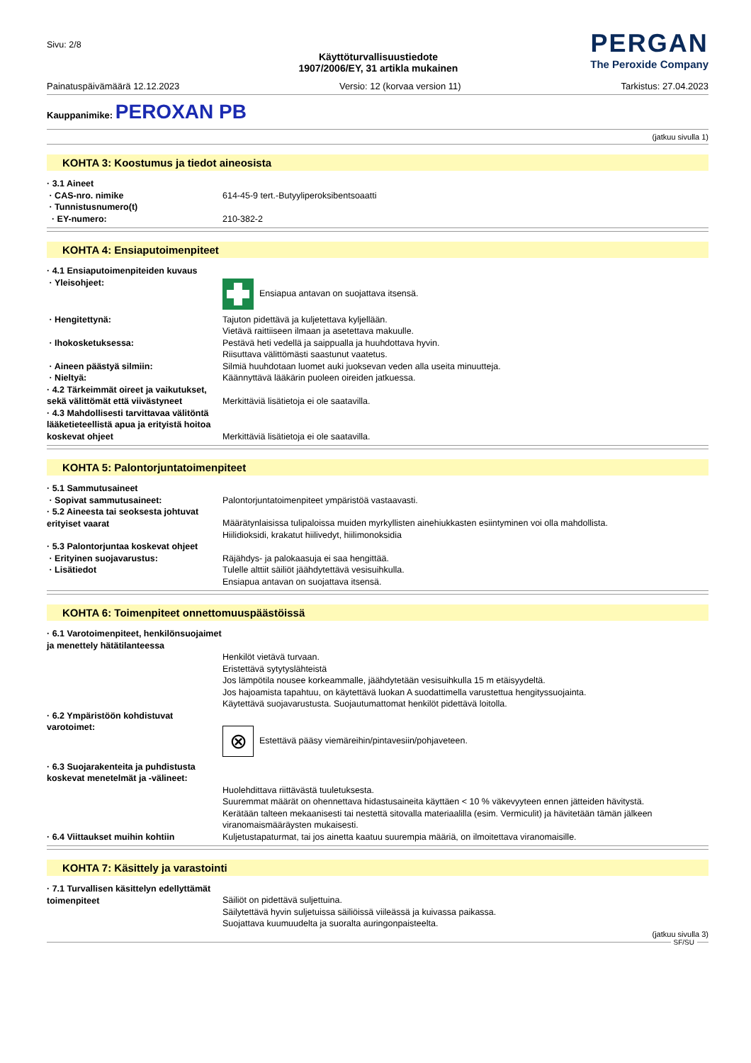Sivu: 2/8
Käyttöturvallisuustiedote
1907/2006/EY, 31 artikla mukainen
PERGAN
The Peroxide Company
Painatuspäivämäärä 12.12.2023 Versio: 12 (korvaa version 11) Tarkistus: 27.04.2023
Kauppanimike: PEROXAN PB
(jatkuu sivulla 1)
KOHTA 3: Koostumus ja tiedot aineosista
· 3.1 Aineet
· CAS-nro. nimike 614-45-9 tert.-Butyyliperoksibentsoaatti
· Tunnistusnumero(t)
· EY-numero: 210-382-2
KOHTA 4: Ensiaputoimenpiteet
· 4.1 Ensiaputoimenpiteiden kuvaus
· Yleisohjeet: Ensiapua antavan on suojattava itsensä.
· Hengitettynä: Tajuton pidettävä ja kuljetettava kyljellään.
Vietävä raittiiseen ilmaan ja asetettava makuulle.
· Ihokosketuksessa: Pestävä heti vedellä ja saippualla ja huuhdottava hyvin.
Riisuttava välittömästi saastunut vaatetus.
· Aineen päästyä silmiin: Silmiä huuhdotaan luomet auki juoksevan veden alla useita minuutteja.
· Nieltyä: Käännyttävä lääkärin puoleen oireiden jatkuessa.
· 4.2 Tärkeimmät oireet ja vaikutukset, sekä välittömät että viivästyneet
Merkittäviä lisätietoja ei ole saatavilla.
· 4.3 Mahdollisesti tarvittavaa välitöntä lääketieteellistä apua ja erityistä hoitoa koskevat ohjeet
Merkittäviä lisätietoja ei ole saatavilla.
KOHTA 5: Palontorjuntatoimenpiteet
· 5.1 Sammutusaineet
· Sopivat sammutusaineet: Palontorjuntatoimenpiteet ympäristöä vastaavasti.
· 5.2 Aineesta tai seoksesta johtuvat erityiset vaarat
Määrätynlaisissa tulipaloissa muiden myrkyllisten ainehiukkasten esiintyminen voi olla mahdollista.
Hiilidioksidi, krakatut hiilivedyt, hiilimonoksidia
· 5.3 Palontorjuntaa koskevat ohjeet
· Erityinen suojavarustus: Räjähdys- ja palokaasuja ei saa hengittää.
· Lisätiedot Tulelle alttiit säiliöt jäähdytettävä vesisuihkulla.
Ensiapua antavan on suojattava itsensä.
KOHTA 6: Toimenpiteet onnettomuuspäästöissä
· 6.1 Varotoimenpiteet, henkilönsuojaimet ja menettely hätätilanteessa
Henkilöt vietävä turvaan.
Eristettävä sytytyslähteistä
Jos lämpötila nousee korkeammalle, jäähdytetään vesisuihkulla 15 m etäisyydeltä.
Jos hajoamista tapahtuu, on käytettävä luokan A suodattimella varustettua hengityssuojainta.
Käytettävä suojavarustusta. Suojautumattomat henkilöt pidettävä loitolla.
· 6.2 Ympäristöön kohdistuvat varotoimet:
⊗
Estettävä pääsy viemäreihin/pintavesiin/pohjaveteen.
· 6.3 Suojarakenteita ja puhdistusta koskevat menetelmät ja -välineet:
Huolehdittava riittävästä tuuletuksesta.
Suuremmat määrät on ohennettava hidastusaineita käyttäen < 10 % väkevyyteen ennen jätteiden hävitystä.
Kerätään talteen mekaanisesti tai nestettä sitovalla materiaalilla (esim. Vermiculit) ja hävitetään tämän jälkeen viranomaismääräysten mukaisesti.
· 6.4 Viittaukset muihin kohtiin Kuljetustapaturmat, tai jos ainetta kaatuu suurempia määriä, on ilmoitettava viranomaisille.
KOHTA 7: Käsittely ja varastointi
· 7.1 Turvallisen käsittelyn edellyttämät toimenpiteet
Säiliöt on pidettävä suljettuina.
Säilytettävä hyvin suljetuissa säiliöissä viileässä ja kuivassa paikassa.
Suojattava kuumuudelta ja suoralta auringonpaisteelta.
(jatkuu sivulla 3)
SF/SU